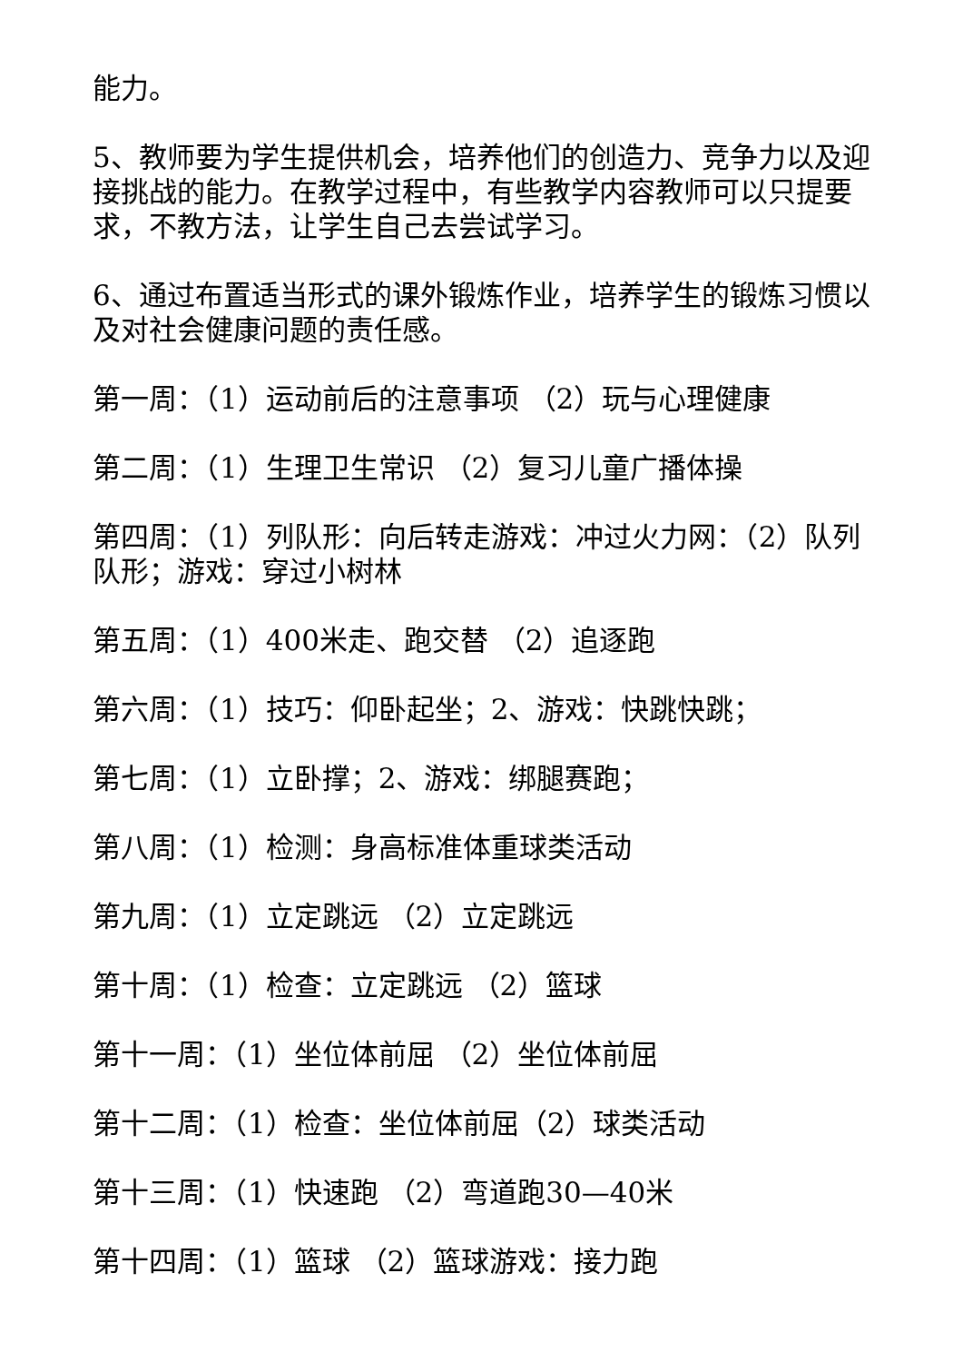能力。
5、教师要为学生提供机会，培养他们的创造力、竞争力以及迎接挑战的能力。在教学过程中，有些教学内容教师可以只提要求，不教方法，让学生自己去尝试学习。
6、通过布置适当形式的课外锻炼作业，培养学生的锻炼习惯以及对社会健康问题的责任感。
第一周：（1）运动前后的注意事项 （2）玩与心理健康
第二周：（1）生理卫生常识 （2）复习儿童广播体操
第四周：（1）列队形：向后转走游戏：冲过火力网：（2）队列队形；游戏：穿过小树林
第五周：（1）400米走、跑交替 （2）追逐跑
第六周：（1）技巧：仰卧起坐；2、游戏：快跳快跳；
第七周：（1）立卧撑；2、游戏：绑腿赛跑；
第八周：（1）检测：身高标准体重球类活动
第九周：（1）立定跳远 （2）立定跳远
第十周：（1）检查：立定跳远 （2）篮球
第十一周：（1）坐位体前屈 （2）坐位体前屈
第十二周：（1）检查：坐位体前屈（2）球类活动
第十三周：（1）快速跑 （2）弯道跑30—40米
第十四周：（1）篮球 （2）篮球游戏：接力跑